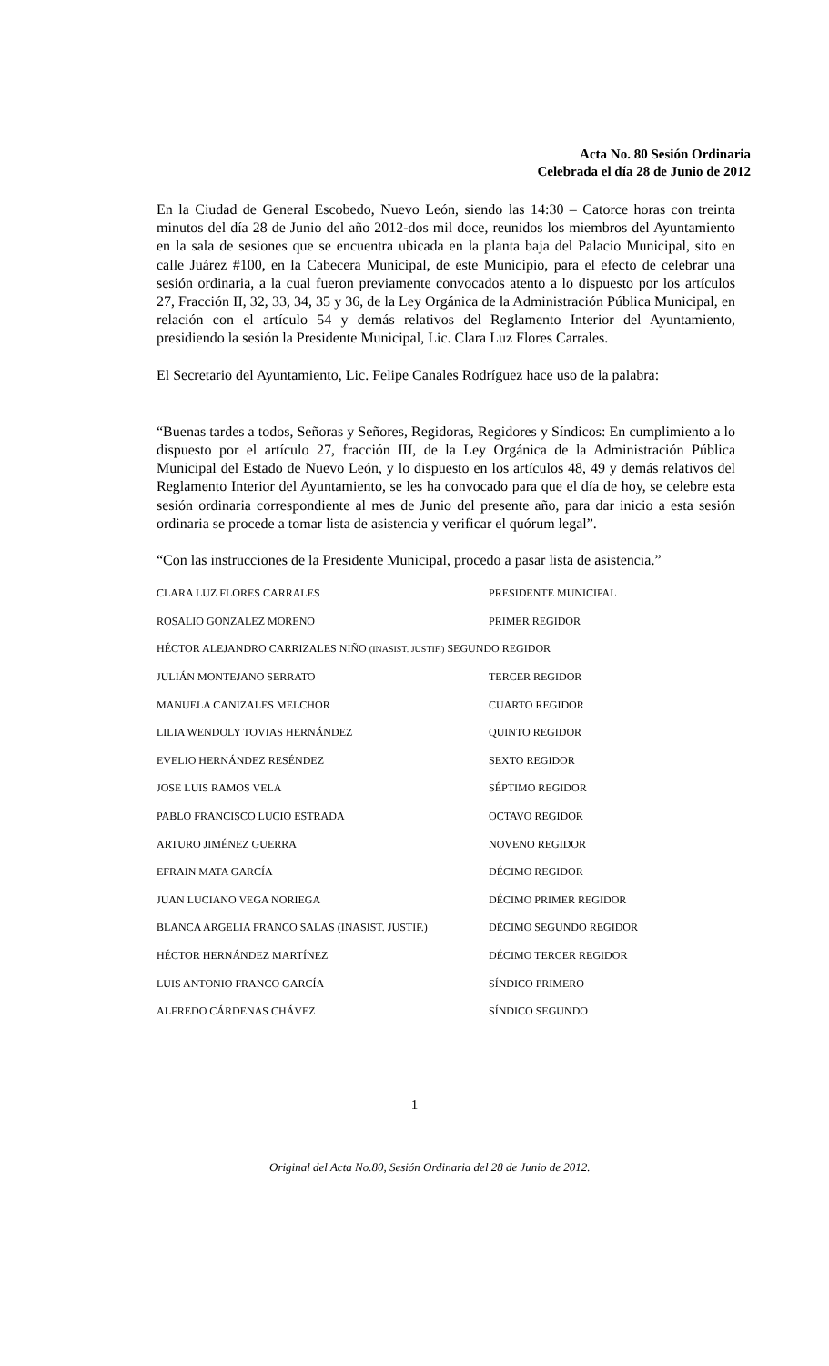Acta No. 80 Sesión Ordinaria
Celebrada el día 28 de Junio de 2012
En la Ciudad de General Escobedo, Nuevo León, siendo las 14:30 – Catorce horas con treinta minutos del día 28 de Junio del año 2012-dos mil doce, reunidos los miembros del Ayuntamiento en la sala de sesiones que se encuentra ubicada en la planta baja del Palacio Municipal, sito en calle Juárez #100, en la Cabecera Municipal, de este Municipio, para el efecto de celebrar una sesión ordinaria, a la cual fueron previamente convocados atento a lo dispuesto por los artículos 27, Fracción II, 32, 33, 34, 35 y 36, de la Ley Orgánica de la Administración Pública Municipal, en relación con el artículo 54 y demás relativos del Reglamento Interior del Ayuntamiento, presidiendo la sesión la Presidente Municipal, Lic. Clara Luz Flores Carrales.
El Secretario del Ayuntamiento, Lic. Felipe Canales Rodríguez hace uso de la palabra:
“Buenas tardes a todos, Señoras y Señores, Regidoras, Regidores y Síndicos: En cumplimiento a lo dispuesto por el artículo 27, fracción III, de la Ley Orgánica de la Administración Pública Municipal del Estado de Nuevo León, y lo dispuesto en los artículos 48, 49 y demás relativos del Reglamento Interior del Ayuntamiento, se les ha convocado para que el día de hoy, se celebre esta sesión ordinaria correspondiente al mes de Junio del presente año, para dar inicio a esta sesión ordinaria se procede a tomar lista de asistencia y verificar el quórum legal”.
“Con las instrucciones de la Presidente Municipal, procedo a pasar lista de asistencia.”
| CLARA LUZ FLORES CARRALES | PRESIDENTE MUNICIPAL |
| ROSALIO GONZALEZ MORENO | PRIMER REGIDOR |
| HÉCTOR ALEJANDRO CARRIZALES NIÑO (INASIST. JUSTIF.) SEGUNDO REGIDOR | |
| JULIÁN MONTEJANO SERRATO | TERCER REGIDOR |
| MANUELA CANIZALES MELCHOR | CUARTO REGIDOR |
| LILIA WENDOLY TOVIAS HERNÁNDEZ | QUINTO REGIDOR |
| EVELIO HERNÁNDEZ RESÉNDEZ | SEXTO REGIDOR |
| JOSE LUIS RAMOS VELA | SÉPTIMO REGIDOR |
| PABLO FRANCISCO LUCIO ESTRADA | OCTAVO REGIDOR |
| ARTURO JIMÉNEZ GUERRA | NOVENO REGIDOR |
| EFRAIN MATA GARCÍA | DÉCIMO REGIDOR |
| JUAN LUCIANO VEGA NORIEGA | DÉCIMO PRIMER REGIDOR |
| BLANCA ARGELIA FRANCO SALAS (INASIST. JUSTIF.) | DÉCIMO SEGUNDO REGIDOR |
| HÉCTOR HERNÁNDEZ MARTÍNEZ | DÉCIMO TERCER REGIDOR |
| LUIS ANTONIO FRANCO GARCÍA | SÍNDICO PRIMERO |
| ALFREDO CÁRDENAS CHÁVEZ | SÍNDICO SEGUNDO |
1
Original del Acta No.80, Sesión Ordinaria del 28 de Junio de 2012.